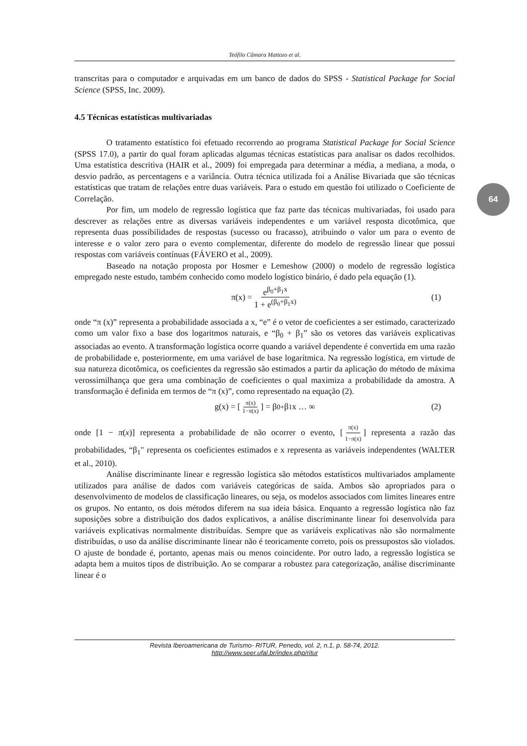Teófilo Câmara Mattozo et al.
transcritas para o computador e arquivadas em um banco de dados do SPSS - Statistical Package for Social Science (SPSS, Inc. 2009).
4.5 Técnicas estatísticas multivariadas
O tratamento estatístico foi efetuado recorrendo ao programa Statistical Package for Social Science (SPSS 17.0), a partir do qual foram aplicadas algumas técnicas estatísticas para analisar os dados recolhidos. Uma estatística descritiva (HAIR et al., 2009) foi empregada para determinar a média, a mediana, a moda, o desvio padrão, as percentagens e a variância. Outra técnica utilizada foi a Análise Bivariada que são técnicas estatísticas que tratam de relações entre duas variáveis. Para o estudo em questão foi utilizado o Coeficiente de Correlação.
Por fim, um modelo de regressão logística que faz parte das técnicas multivariadas, foi usado para descrever as relações entre as diversas variáveis independentes e um variável resposta dicotômica, que representa duas possibilidades de respostas (sucesso ou fracasso), atribuindo o valor um para o evento de interesse e o valor zero para o evento complementar, diferente do modelo de regressão linear que possui respostas com variáveis contínuas (FÁVERO et al., 2009).
Baseado na notação proposta por Hosmer e Lemeshow (2000) o modelo de regressão logística empregado neste estudo, também conhecido como modelo logístico binário, é dado pela equação (1).
π(x) = e<sup>β<sub>0</sub>+β<sub>1</sub>x</sup> 1 + e<sup>(β<sub>0</sub>+β<sub>1</sub>x)</sup> (1)
onde “π (x)” representa a probabilidade associada a x, “e” é o vetor de coeficientes a ser estimado, caracterizado como um valor fixo a base dos logaritmos naturais, e “β<sub>0</sub> + β<sub>1</sub>” são os vetores das variáveis explicativas associadas ao evento. A transformação logística ocorre quando a variável dependente é convertida em uma razão de probabilidade e, posteriormente, em uma variável de base logarítmica. Na regressão logística, em virtude de sua natureza dicotômica, os coeficientes da regressão são estimados a partir da aplicação do método de máxima verossimilhança que gera uma combinação de coeficientes o qual maximiza a probabilidade da amostra. A transformação é definida em termos de “π (x)”, como representado na equação (2).
g(x) = [π(x) 1−π(x)] = β<sub>0+</sub> β<sub>1</sub>x … ∞ (2)
onde [1 − π(x)] representa a probabilidade de não ocorrer o evento, [π(x) 1−π(x)] representa a razão das probabilidades, “β<sub>1</sub>" representa os coeficientes estimados e x representa as variáveis independentes (WALTER et al., 2010).
Análise discriminante linear e regressão logística são métodos estatísticos multivariados amplamente utilizados para análise de dados com variáveis categóricas de saída. Ambos são apropriados para o desenvolvimento de modelos de classificação lineares, ou seja, os modelos associados com limites lineares entre os grupos. No entanto, os dois métodos diferem na sua ideia básica. Enquanto a regressão logística não faz suposições sobre a distribuição dos dados explicativos, a análise discriminante linear foi desenvolvida para variáveis explicativas normalmente distribuídas. Sempre que as variáveis explicativas não são normalmente distribuídas, o uso da análise discriminante linear não é teoricamente correto, pois os pressupostos são violados. O ajuste de bondade é, portanto, apenas mais ou menos coincidente. Por outro lado, a regressão logística se adapta bem a muitos tipos de distribuição. Ao se comparar a robustez para categorização, análise discriminante linear é o
64
Revista Iberoamericana de Turismo- RITUR, Penedo, vol. 2, n.1, p. 58-74, 2012.
http://www.seer.ufal.br/index.php/ritur